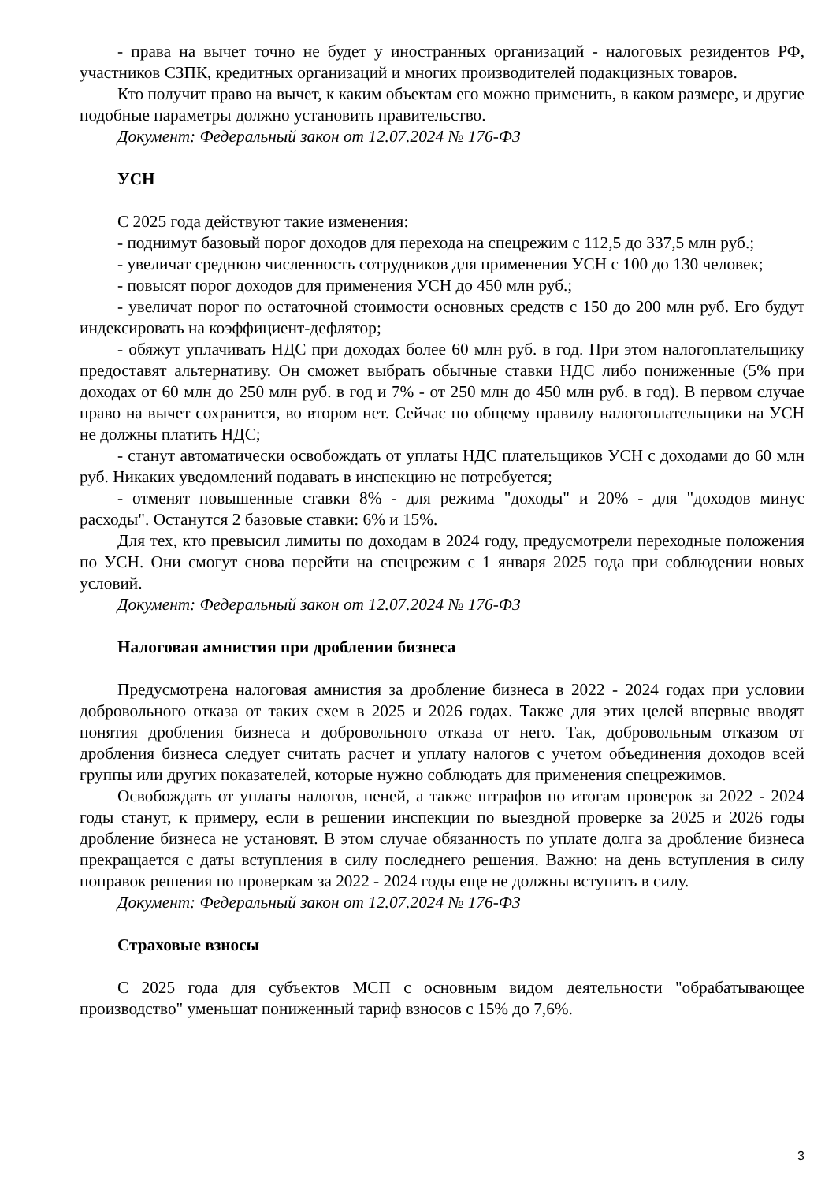- права на вычет точно не будет у иностранных организаций - налоговых резидентов РФ, участников СЗПК, кредитных организаций и многих производителей подакцизных товаров.
Кто получит право на вычет, к каким объектам его можно применить, в каком размере, и другие подобные параметры должно установить правительство.
Документ: Федеральный закон от 12.07.2024 № 176-ФЗ
УСН
С 2025 года действуют такие изменения:
- поднимут базовый порог доходов для перехода на спецрежим с 112,5 до 337,5 млн руб.;
- увеличат среднюю численность сотрудников для применения УСН с 100 до 130 человек;
- повысят порог доходов для применения УСН до 450 млн руб.;
- увеличат порог по остаточной стоимости основных средств с 150 до 200 млн руб. Его будут индексировать на коэффициент-дефлятор;
- обяжут уплачивать НДС при доходах более 60 млн руб. в год. При этом налогоплательщику предоставят альтернативу. Он сможет выбрать обычные ставки НДС либо пониженные (5% при доходах от 60 млн до 250 млн руб. в год и 7% - от 250 млн до 450 млн руб. в год). В первом случае право на вычет сохранится, во втором нет. Сейчас по общему правилу налогоплательщики на УСН не должны платить НДС;
- станут автоматически освобождать от уплаты НДС плательщиков УСН с доходами до 60 млн руб. Никаких уведомлений подавать в инспекцию не потребуется;
- отменят повышенные ставки 8% - для режима "доходы" и 20% - для "доходов минус расходы". Останутся 2 базовые ставки: 6% и 15%.
Для тех, кто превысил лимиты по доходам в 2024 году, предусмотрели переходные положения по УСН. Они смогут снова перейти на спецрежим с 1 января 2025 года при соблюдении новых условий.
Документ: Федеральный закон от 12.07.2024 № 176-ФЗ
Налоговая амнистия при дроблении бизнеса
Предусмотрена налоговая амнистия за дробление бизнеса в 2022 - 2024 годах при условии добровольного отказа от таких схем в 2025 и 2026 годах. Также для этих целей впервые вводят понятия дробления бизнеса и добровольного отказа от него. Так, добровольным отказом от дробления бизнеса следует считать расчет и уплату налогов с учетом объединения доходов всей группы или других показателей, которые нужно соблюдать для применения спецрежимов.
Освобождать от уплаты налогов, пеней, а также штрафов по итогам проверок за 2022 - 2024 годы станут, к примеру, если в решении инспекции по выездной проверке за 2025 и 2026 годы дробление бизнеса не установят. В этом случае обязанность по уплате долга за дробление бизнеса прекращается с даты вступления в силу последнего решения. Важно: на день вступления в силу поправок решения по проверкам за 2022 - 2024 годы еще не должны вступить в силу.
Документ: Федеральный закон от 12.07.2024 № 176-ФЗ
Страховые взносы
С 2025 года для субъектов МСП с основным видом деятельности "обрабатывающее производство" уменьшат пониженный тариф взносов с 15% до 7,6%.
3